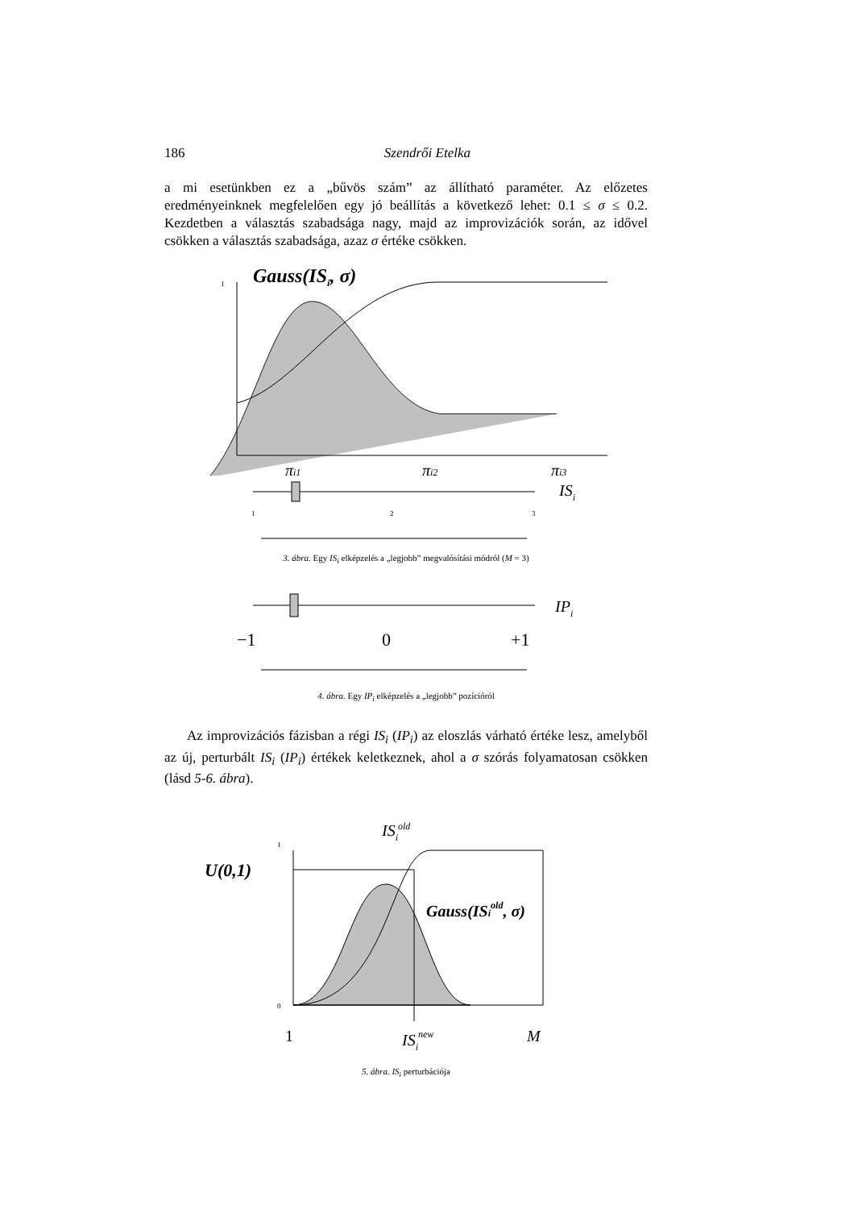186 Szendrői Etelka
a mi esetünkben ez a „bűvös szám” az állítható paraméter. Az előzetes eredményeinknek megfelelően egy jó beállítás a következő lehet: 0.1 ≤ σ ≤ 0.2. Kezdetben a választás szabadsága nagy, majd az improvizációk során, az idővel csökken a választás szabadsága, azaz σ értéke csökken.
1
Gauss(ISi, σ)
πi1
πi2
πi3
ISi
1
2
3
3. ábra. Egy IS<sub>i</sub> elképzelés a „legjobb” megvalósítási módról (M = 3)
IPi
−1
0
+1
4. ábra. Egy IP<sub>i</sub> elképzelés a „legjobb” pozícióról
Az improvizációs fázisban a régi IS<sub>i</sub> (IP<sub>i</sub>) az eloszlás várható értéke lesz, amelyből az új, perturbált IS<sub>i</sub> (IP<sub>i</sub>) értékek keletkeznek, ahol a σ szórás folyamatosan csökken (lásd 5-6. ábra).
ISiold
1
U(0,1)
Gauss(ISiold, σ)
0
1
ISinew
M
5. ábra. IS<sub>i</sub> perturbációja